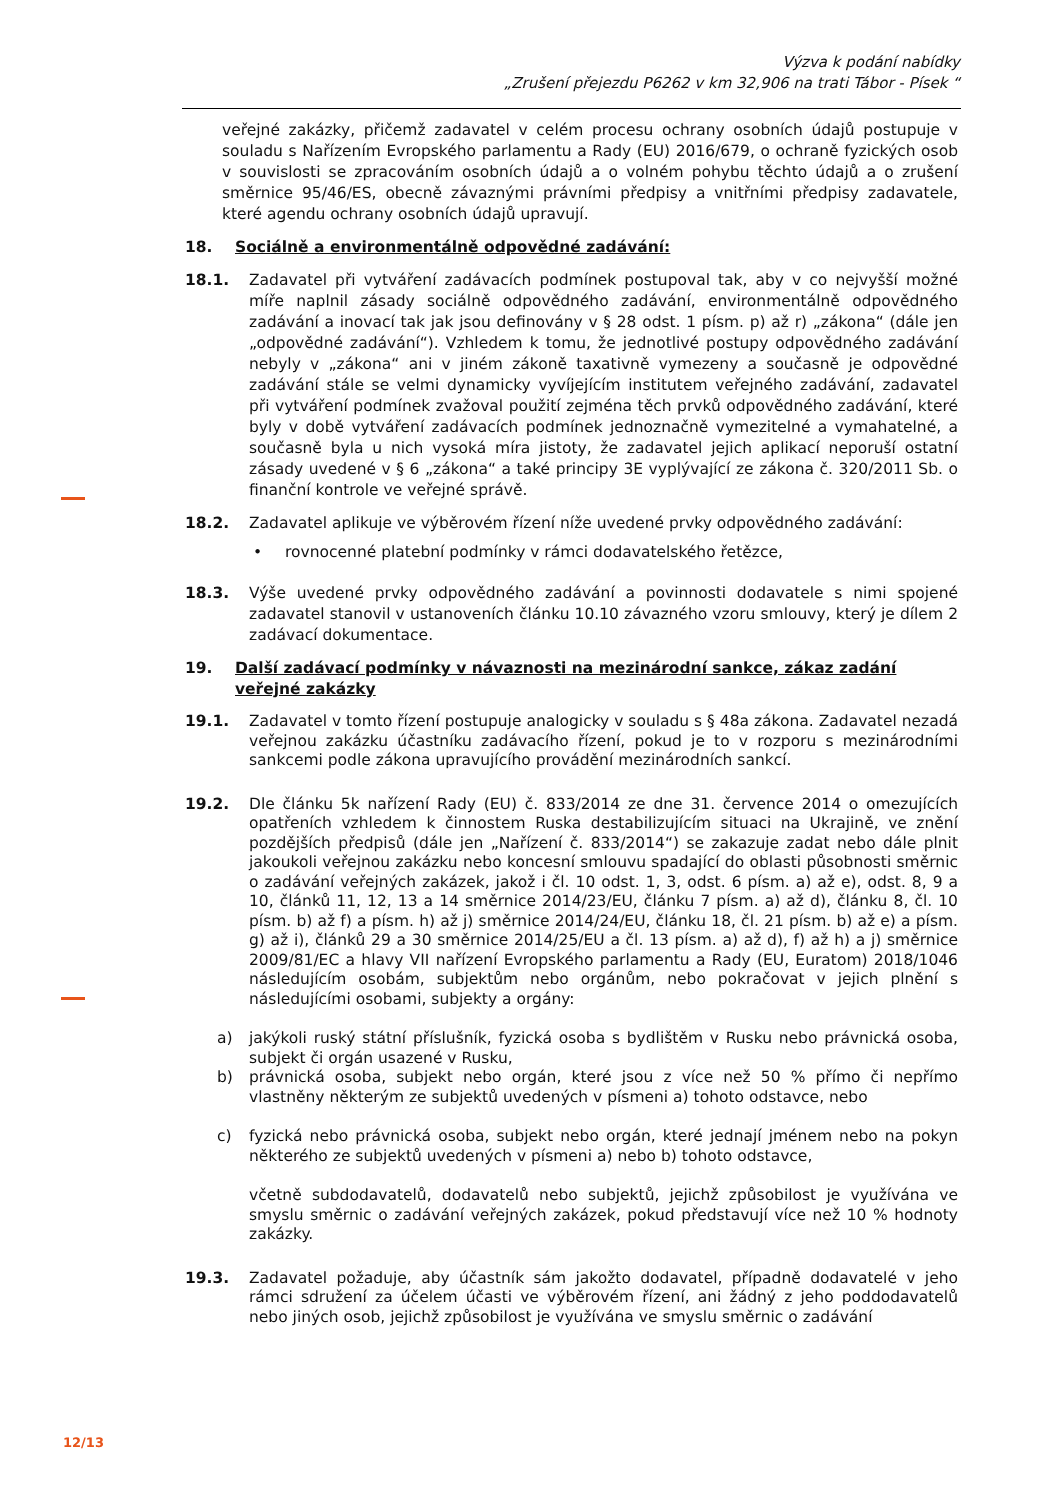Výzva k podání nabídky
„Zrušení přejezdu P6262 v km 32,906 na trati Tábor - Písek “
veřejné zakázky, přičemž zadavatel v celém procesu ochrany osobních údajů postupuje v souladu s Nařízením Evropského parlamentu a Rady (EU) 2016/679, o ochraně fyzických osob v souvislosti se zpracováním osobních údajů a o volném pohybu těchto údajů a o zrušení směrnice 95/46/ES, obecně závaznými právními předpisy a vnitřními předpisy zadavatele, které agendu ochrany osobních údajů upravují.
18. Sociálně a environmentálně odpovědné zadávání:
18.1. Zadavatel při vytváření zadávacích podmínek postupoval tak, aby v co nejvyšší možné míře naplnil zásady sociálně odpovědného zadávání, environmentálně odpovědného zadávání a inovací tak jak jsou definovány v § 28 odst. 1 písm. p) až r) „zákona“ (dále jen „odpovědné zadávání“). Vzhledem k tomu, že jednotlivé postupy odpovědného zadávání nebyly v „zákona“ ani v jiném zákoně taxativně vymezeny a současně je odpovědné zadávání stále se velmi dynamicky vyvíjejícím institutem veřejného zadávání, zadavatel při vytváření podmínek zvažoval použití zejména těch prvků odpovědného zadávání, které byly v době vytváření zadávacích podmínek jednoznačně vymezitelné a vymahatelné, a současně byla u nich vysoká míra jistoty, že zadavatel jejich aplikací neporuší ostatní zásady uvedené v § 6 „zákona“ a také principy 3E vyplývající ze zákona č. 320/2011 Sb. o finanční kontrole ve veřejné správě.
18.2. Zadavatel aplikuje ve výběrovém řízení níže uvedené prvky odpovědného zadávání:
• rovnocenné platební podmínky v rámci dodavatelského řetězce,
18.3. Výše uvedené prvky odpovědného zadávání a povinnosti dodavatele s nimi spojené zadavatel stanovil v ustanoveních článku 10.10 závazného vzoru smlouvy, který je dílem 2 zadávací dokumentace.
19. Další zadávací podmínky v návaznosti na mezinárodní sankce, zákaz zadání veřejné zakázky
19.1. Zadavatel v tomto řízení postupuje analogicky v souladu s § 48a zákona. Zadavatel nezadá veřejnou zakázku účastníku zadávacího řízení, pokud je to v rozporu s mezinárodními sankcemi podle zákona upravujícího provádění mezinárodních sankcí.
19.2. Dle článku 5k nařízení Rady (EU) č. 833/2014 ze dne 31. července 2014 o omezujících opatřeních vzhledem k činnostem Ruska destabilizujícím situaci na Ukrajině, ve znění pozdějších předpisů (dále jen „Nařízení č. 833/2014“) se zakazuje zadat nebo dále plnit jakoukoli veřejnou zakázku nebo koncesní smlouvu spadající do oblasti působnosti směrnic o zadávání veřejných zakázek, jakož i čl. 10 odst. 1, 3, odst. 6 písm. a) až e), odst. 8, 9 a 10, článků 11, 12, 13 a 14 směrnice 2014/23/EU, článku 7 písm. a) až d), článku 8, čl. 10 písm. b) až f) a písm. h) až j) směrnice 2014/24/EU, článku 18, čl. 21 písm. b) až e) a písm. g) až i), článků 29 a 30 směrnice 2014/25/EU a čl. 13 písm. a) až d), f) až h) a j) směrnice 2009/81/EC a hlavy VII nařízení Evropského parlamentu a Rady (EU, Euratom) 2018/1046 následujícím osobám, subjektům nebo orgánům, nebo pokračovat v jejich plnění s následujícími osobami, subjekty a orgány:
a) jakýkoli ruský státní příslušník, fyzická osoba s bydlištěm v Rusku nebo právnická osoba, subjekt či orgán usazené v Rusku,
b) právnická osoba, subjekt nebo orgán, které jsou z více než 50 % přímo či nepřímo vlastněny některým ze subjektů uvedených v písmeni a) tohoto odstavce, nebo
c) fyzická nebo právnická osoba, subjekt nebo orgán, které jednají jménem nebo na pokyn některého ze subjektů uvedených v písmeni a) nebo b) tohoto odstavce,
včetně subdodavatelů, dodavatelů nebo subjektů, jejichž způsobilost je využívána ve smyslu směrnic o zadávání veřejných zakázek, pokud představují více než 10 % hodnoty zakázky.
19.3. Zadavatel požaduje, aby účastník sám jakožto dodavatel, případně dodavatelé v jeho rámci sdružení za účelem účasti ve výběrovém řízení, ani žádný z jeho poddodavatelů nebo jiných osob, jejichž způsobilost je využívána ve smyslu směrnic o zadávání
12/13